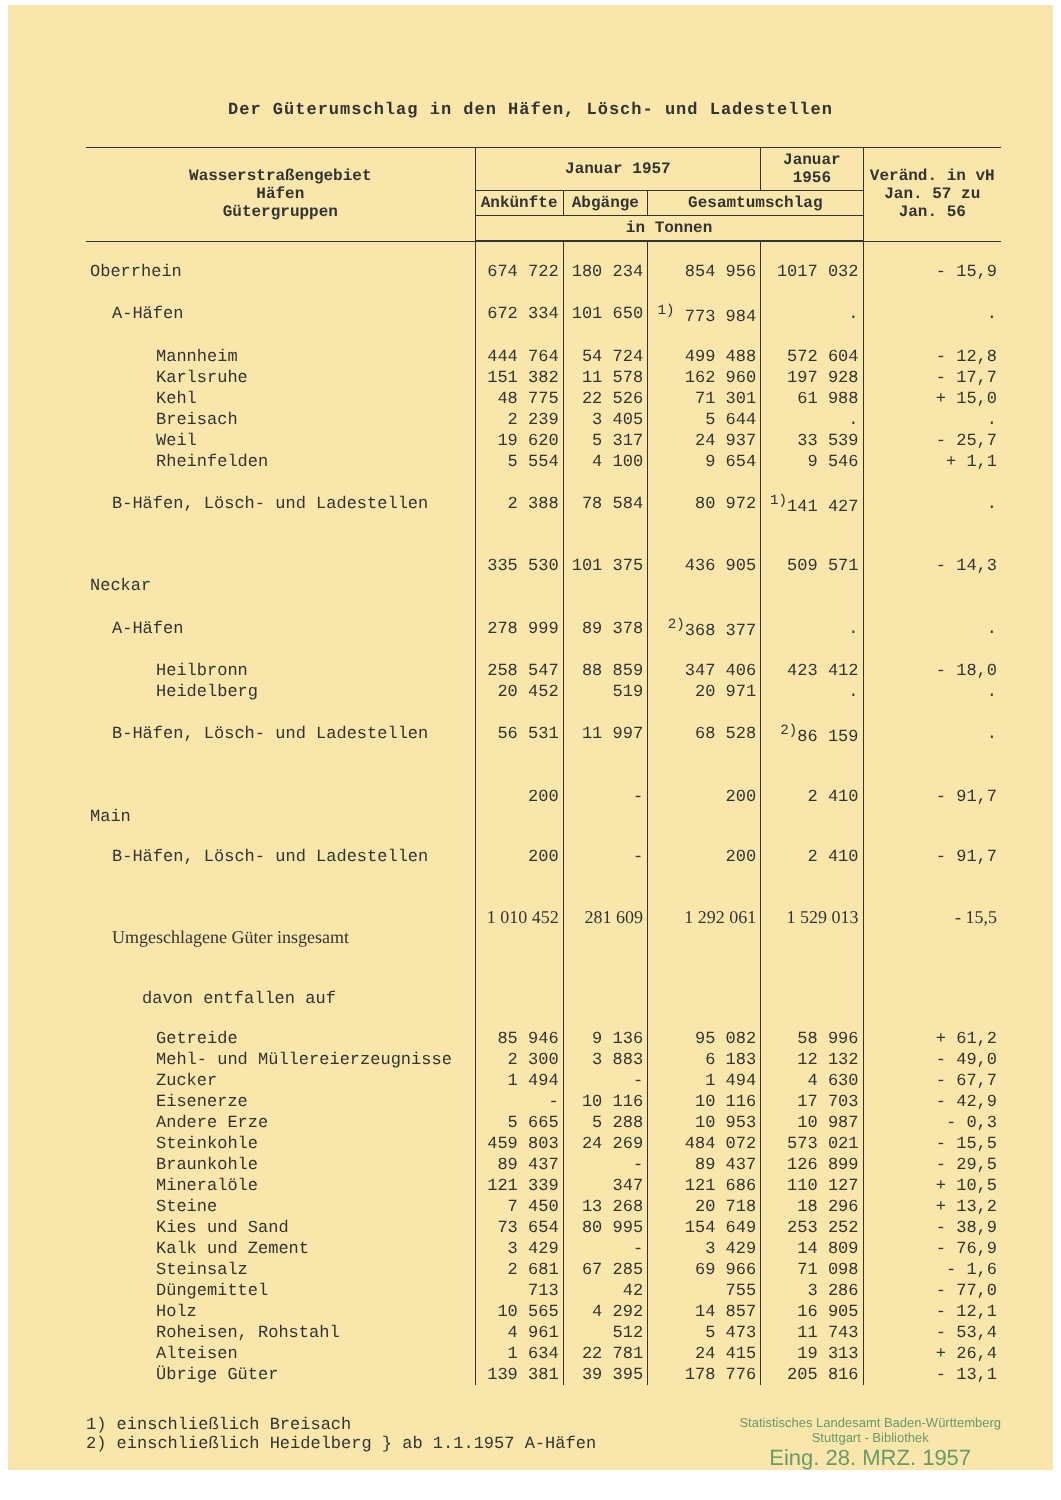Der Güterumschlag in den Häfen, Lösch- und Ladestellen
| Wasserstraßengebiet Häfen Gütergruppen | Januar 1957 | | | Januar 1956 | Veränd. in vH Jan. 57 zu Jan. 56 |
| --- | --- | --- | --- | --- | --- |
| | Ankünfte | Abgänge | Gesamtumschlag | | |
| | in Tonnen | | | | |
| Oberrhein | 674 722 | 180 234 | 854 956 | 1017 032 | - 15,9 |
| A-Häfen | 672 334 | 101 650 | <sup>1)</sup> 773 984 | . | . |
| Mannheim | 444 764 | 54 724 | 499 488 | 572 604 | - 12,8 |
| Karlsruhe | 151 382 | 11 578 | 162 960 | 197 928 | - 17,7 |
| Kehl | 48 775 | 22 526 | 71 301 | 61 988 | + 15,0 |
| Breisach | 2 239 | 3 405 | 5 644 | . | . |
| Weil | 19 620 | 5 317 | 24 937 | 33 539 | - 25,7 |
| Rheinfelden | 5 554 | 4 100 | 9 654 | 9 546 | + 1,1 |
| B-Häfen, Lösch- und Ladestellen | 2 388 | 78 584 | 80 972 | <sup>1)</sup> 141 427 | . |
| Neckar | 335 530 | 101 375 | 436 905 | 509 571 | - 14,3 |
| A-Häfen | 278 999 | 89 378 | <sup>2)</sup> 368 377 | . | . |
| Heilbronn | 258 547 | 88 859 | 347 406 | 423 412 | - 18,0 |
| Heidelberg | 20 452 | 519 | 20 971 | . | . |
| B-Häfen, Lösch- und Ladestellen | 56 531 | 11 997 | 68 528 | <sup>2)</sup> 86 159 | . |
| Main | 200 | - | 200 | 2 410 | - 91,7 |
| B-Häfen, Lösch- und Ladestellen | 200 | - | 200 | 2 410 | - 91,7 |
| Umgeschlagene Güter insgesamt | 1 010 452 | 281 609 | 1 292 061 | 1 529 013 | - 15,5 |
| davon entfallen auf | | | | | |
| Getreide | 85 946 | 9 136 | 95 082 | 58 996 | + 61,2 |
| Mehl- und Müllereierzeugnisse | 2 300 | 3 883 | 6 183 | 12 132 | - 49,0 |
| Zucker | 1 494 | - | 1 494 | 4 630 | - 67,7 |
| Eisenerze | - | 10 116 | 10 116 | 17 703 | - 42,9 |
| Andere Erze | 5 665 | 5 288 | 10 953 | 10 987 | - 0,3 |
| Steinkohle | 459 803 | 24 269 | 484 072 | 573 021 | - 15,5 |
| Braunkohle | 89 437 | - | 89 437 | 126 899 | - 29,5 |
| Mineralöle | 121 339 | 347 | 121 686 | 110 127 | + 10,5 |
| Steine | 7 450 | 13 268 | 20 718 | 18 296 | + 13,2 |
| Kies und Sand | 73 654 | 80 995 | 154 649 | 253 252 | - 38,9 |
| Kalk und Zement | 3 429 | - | 3 429 | 14 809 | - 76,9 |
| Steinsalz | 2 681 | 67 285 | 69 966 | 71 098 | - 1,6 |
| Düngemittel | 713 | 42 | 755 | 3 286 | - 77,0 |
| Holz | 10 565 | 4 292 | 14 857 | 16 905 | - 12,1 |
| Roheisen, Rohstahl | 4 961 | 512 | 5 473 | 11 743 | - 53,4 |
| Alteisen | 1 634 | 22 781 | 24 415 | 19 313 | + 26,4 |
| Übrige Güter | 139 381 | 39 395 | 178 776 | 205 816 | - 13,1 |
1) einschließlich Breisach
2) einschließlich Heidelberg } ab 1.1.1957 A-Häfen
Statistisches Landesamt Baden-Württemberg
Stuttgart - Bibliothek
Eing. 28. MRZ. 1957